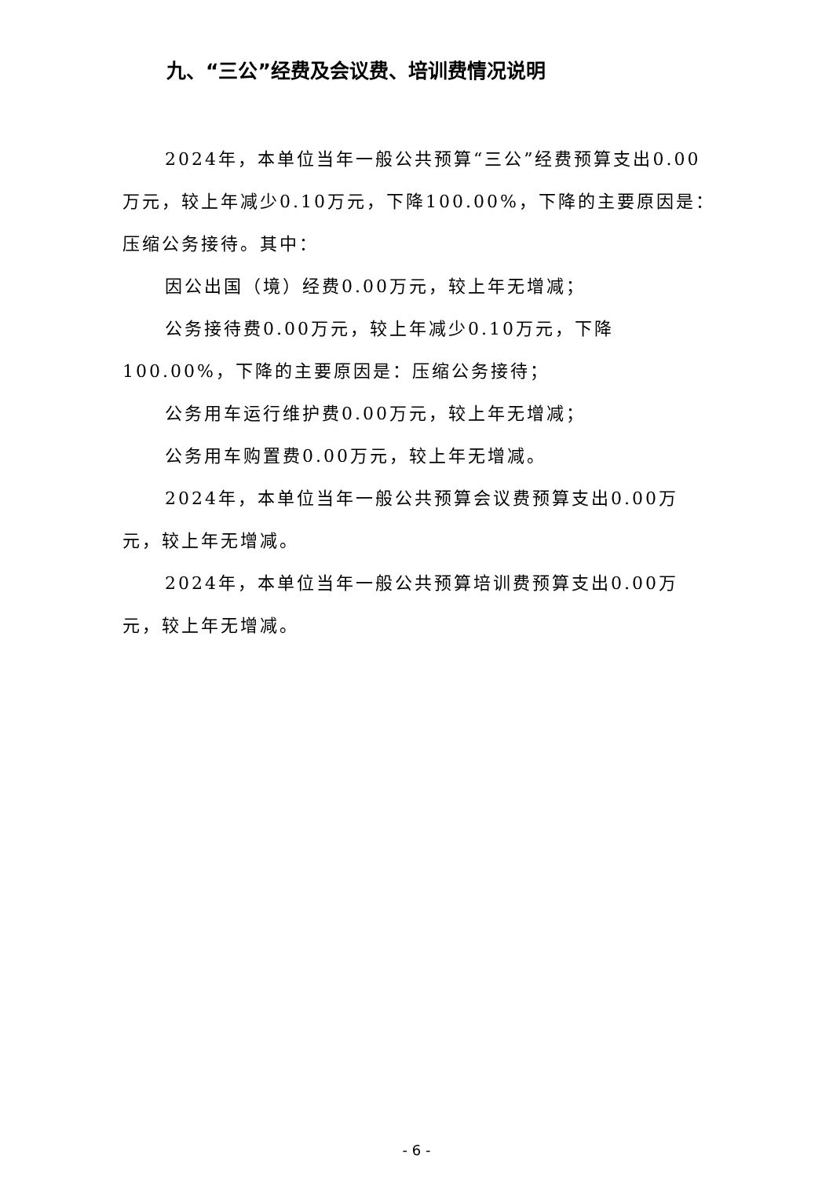九、“三公”经费及会议费、培训费情况说明
2024年，本单位当年一般公共预算“三公”经费预算支出0.00万元，较上年减少0.10万元，下降100.00%，下降的主要原因是：压缩公务接待。其中：
因公出国（境）经费0.00万元，较上年无增减；
公务接待费0.00万元，较上年减少0.10万元，下降100.00%，下降的主要原因是：压缩公务接待；
公务用车运行维护费0.00万元，较上年无增减；
公务用车购置费0.00万元，较上年无增减。
2024年，本单位当年一般公共预算会议费预算支出0.00万元，较上年无增减。
2024年，本单位当年一般公共预算培训费预算支出0.00万元，较上年无增减。
- 6 -